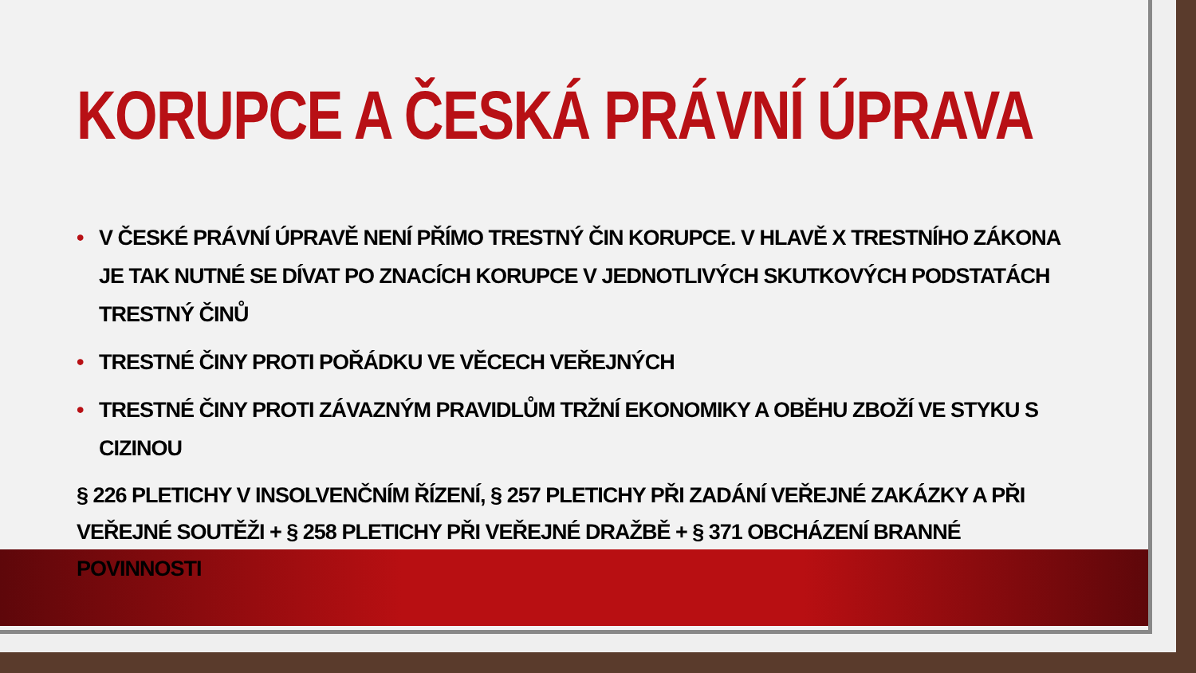KORUPCE A ČESKÁ PRÁVNÍ ÚPRAVA
• V ČESKÉ PRÁVNÍ ÚPRAVĚ NENÍ PŘÍMO TRESTNÝ ČIN KORUPCE. V HLAVĚ X TRESTNÍHO ZÁKONA JE TAK NUTNÉ SE DÍVAT PO ZNACÍCH KORUPCE V JEDNOTLIVÝCH SKUTKOVÝCH PODSTATÁCH TRESTNÝ ČINŮ
• TRESTNÉ ČINY PROTI POŘÁDKU VE VĚCECH VEŘEJNÝCH
• TRESTNÉ ČINY PROTI ZÁVAZNÝM PRAVIDLŮM TRŽNÍ EKONOMIKY A OBĚHU ZBOŽÍ VE STYKU S CIZINOU
§ 226 PLETICHY V INSOLVENČNÍM ŘÍZENÍ, § 257 PLETICHY PŘI ZADÁNÍ VEŘEJNÉ ZAKÁZKY A PŘI VEŘEJNÉ SOUTĚŽI + § 258 PLETICHY PŘI VEŘEJNÉ DRAŽBĚ + § 371 OBCHÁZENÍ BRANNÉ POVINNOSTI